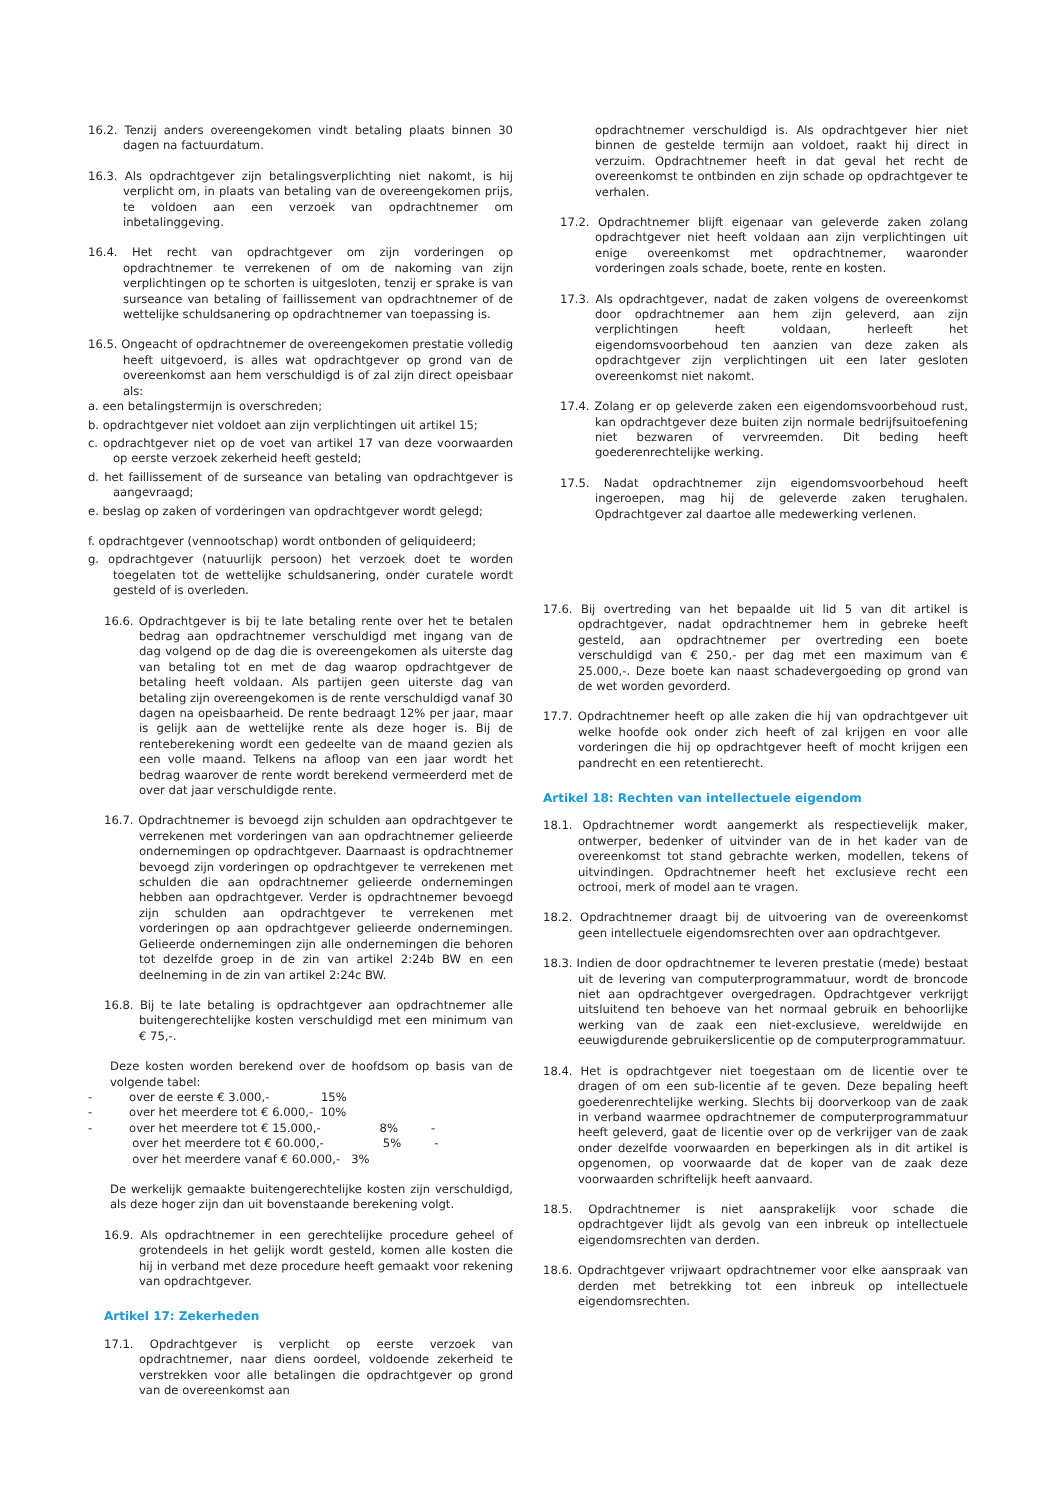16.2. Tenzij anders overeengekomen vindt betaling plaats binnen 30 dagen na factuurdatum.
16.3. Als opdrachtgever zijn betalingsverplichting niet nakomt, is hij verplicht om, in plaats van betaling van de overeengekomen prijs, te voldoen aan een verzoek van opdrachtnemer om inbetalinggeving.
16.4. Het recht van opdrachtgever om zijn vorderingen op opdrachtnemer te verrekenen of om de nakoming van zijn verplichtingen op te schorten is uitgesloten, tenzij er sprake is van surseance van betaling of faillissement van opdrachtnemer of de wettelijke schuldsanering op opdrachtnemer van toepassing is.
16.5. Ongeacht of opdrachtnemer de overeengekomen prestatie volledig heeft uitgevoerd, is alles wat opdrachtgever op grond van de overeenkomst aan hem verschuldigd is of zal zijn direct opeisbaar als:
a. een betalingstermijn is overschreden;
b. opdrachtgever niet voldoet aan zijn verplichtingen uit artikel 15;
c. opdrachtgever niet op de voet van artikel 17 van deze voorwaarden op eerste verzoek zekerheid heeft gesteld;
d. het faillissement of de surseance van betaling van opdrachtgever is aangevraagd;
e. beslag op zaken of vorderingen van opdrachtgever wordt gelegd;
f. opdrachtgever (vennootschap) wordt ontbonden of geliquideerd;
g. opdrachtgever (natuurlijk persoon) het verzoek doet te worden toegelaten tot de wettelijke schuldsanering, onder curatele wordt gesteld of is overleden.
16.6. Opdrachtgever is bij te late betaling rente over het te betalen bedrag aan opdrachtnemer verschuldigd met ingang van de dag volgend op de dag die is overeengekomen als uiterste dag van betaling tot en met de dag waarop opdrachtgever de betaling heeft voldaan. Als partijen geen uiterste dag van betaling zijn overeengekomen is de rente verschuldigd vanaf 30 dagen na opeisbaarheid. De rente bedraagt 12% per jaar, maar is gelijk aan de wettelijke rente als deze hoger is. Bij de renteberekening wordt een gedeelte van de maand gezien als een volle maand. Telkens na afloop van een jaar wordt het bedrag waarover de rente wordt berekend vermeerderd met de over dat jaar verschuldigde rente.
16.7. Opdrachtnemer is bevoegd zijn schulden aan opdrachtgever te verrekenen met vorderingen van aan opdrachtnemer gelieerde ondernemingen op opdrachtgever. Daarnaast is opdrachtnemer bevoegd zijn vorderingen op opdrachtgever te verrekenen met schulden die aan opdrachtnemer gelieerde ondernemingen hebben aan opdrachtgever. Verder is opdrachtnemer bevoegd zijn schulden aan opdrachtgever te verrekenen met vorderingen op aan opdrachtgever gelieerde ondernemingen. Gelieerde ondernemingen zijn alle ondernemingen die behoren tot dezelfde groep in de zin van artikel 2:24b BW en een deelneming in de zin van artikel 2:24c BW.
16.8. Bij te late betaling is opdrachtgever aan opdrachtnemer alle buitengerechtelijke kosten verschuldigd met een minimum van € 75,-.
Deze kosten worden berekend over de hoofdsom op basis van de volgende tabel:
- over de eerste € 3.000,- 15%
- over het meerdere tot € 6.000,- 10%
- over het meerdere tot € 15.000,- 8% -
over het meerdere tot € 60.000,- 5% -
over het meerdere vanaf € 60.000,- 3%
De werkelijk gemaakte buitengerechtelijke kosten zijn verschuldigd, als deze hoger zijn dan uit bovenstaande berekening volgt.
16.9. Als opdrachtnemer in een gerechtelijke procedure geheel of grotendeels in het gelijk wordt gesteld, komen alle kosten die hij in verband met deze procedure heeft gemaakt voor rekening van opdrachtgever.
Artikel 17: Zekerheden
17.1. Opdrachtgever is verplicht op eerste verzoek van opdrachtnemer, naar diens oordeel, voldoende zekerheid te verstrekken voor alle betalingen die opdrachtgever op grond van de overeenkomst aan
opdrachtnemer verschuldigd is. Als opdrachtgever hier niet binnen de gestelde termijn aan voldoet, raakt hij direct in verzuim. Opdrachtnemer heeft in dat geval het recht de overeenkomst te ontbinden en zijn schade op opdrachtgever te verhalen.
17.2. Opdrachtnemer blijft eigenaar van geleverde zaken zolang opdrachtgever niet heeft voldaan aan zijn verplichtingen uit enige overeenkomst met opdrachtnemer, waaronder vorderingen zoals schade, boete, rente en kosten.
17.3. Als opdrachtgever, nadat de zaken volgens de overeenkomst door opdrachtnemer aan hem zijn geleverd, aan zijn verplichtingen heeft voldaan, herleeft het eigendomsvoorbehoud ten aanzien van deze zaken als opdrachtgever zijn verplichtingen uit een later gesloten overeenkomst niet nakomt.
17.4. Zolang er op geleverde zaken een eigendomsvoorbehoud rust, kan opdrachtgever deze buiten zijn normale bedrijfsuitoefening niet bezwaren of vervreemden. Dit beding heeft goederenrechtelijke werking.
17.5. Nadat opdrachtnemer zijn eigendomsvoorbehoud heeft ingeroepen, mag hij de geleverde zaken terughalen. Opdrachtgever zal daartoe alle medewerking verlenen.
17.6. Bij overtreding van het bepaalde uit lid 5 van dit artikel is opdrachtgever, nadat opdrachtnemer hem in gebreke heeft gesteld, aan opdrachtnemer per overtreding een boete verschuldigd van € 250,- per dag met een maximum van € 25.000,-. Deze boete kan naast schadevergoeding op grond van de wet worden gevorderd.
17.7. Opdrachtnemer heeft op alle zaken die hij van opdrachtgever uit welke hoofde ook onder zich heeft of zal krijgen en voor alle vorderingen die hij op opdrachtgever heeft of mocht krijgen een pandrecht en een retentierecht.
Artikel 18: Rechten van intellectuele eigendom
18.1. Opdrachtnemer wordt aangemerkt als respectievelijk maker, ontwerper, bedenker of uitvinder van de in het kader van de overeenkomst tot stand gebrachte werken, modellen, tekens of uitvindingen. Opdrachtnemer heeft het exclusieve recht een octrooi, merk of model aan te vragen.
18.2. Opdrachtnemer draagt bij de uitvoering van de overeenkomst geen intellectuele eigendomsrechten over aan opdrachtgever.
18.3. Indien de door opdrachtnemer te leveren prestatie (mede) bestaat uit de levering van computerprogrammatuur, wordt de broncode niet aan opdrachtgever overgedragen. Opdrachtgever verkrijgt uitsluitend ten behoeve van het normaal gebruik en behoorlijke werking van de zaak een niet-exclusieve, wereldwijde en eeuwigdurende gebruikerslicentie op de computerprogrammatuur.
18.4. Het is opdrachtgever niet toegestaan om de licentie over te dragen of om een sub-licentie af te geven. Deze bepaling heeft goederenrechtelijke werking. Slechts bij doorverkoop van de zaak in verband waarmee opdrachtnemer de computerprogrammatuur heeft geleverd, gaat de licentie over op de verkrijger van de zaak onder dezelfde voorwaarden en beperkingen als in dit artikel is opgenomen, op voorwaarde dat de koper van de zaak deze voorwaarden schriftelijk heeft aanvaard.
18.5. Opdrachtnemer is niet aansprakelijk voor schade die opdrachtgever lijdt als gevolg van een inbreuk op intellectuele eigendomsrechten van derden.
18.6. Opdrachtgever vrijwaart opdrachtnemer voor elke aanspraak van derden met betrekking tot een inbreuk op intellectuele eigendomsrechten.